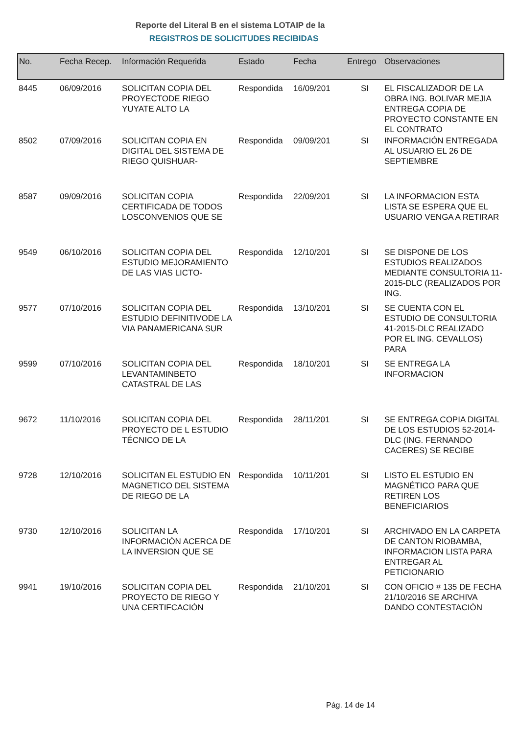Reporte del Literal B en el sistema LOTAIP de la
REGISTROS DE SOLICITUDES RECIBIDAS
| No. | Fecha Recep. | Información Requerida | Estado | Fecha | Entrego | Observaciones |
| --- | --- | --- | --- | --- | --- | --- |
| 8445 | 06/09/2016 | SOLICITAN COPIA DEL PROYECTODE RIEGO YUYATE ALTO LA | Respondida | 16/09/201 | SI | EL FISCALIZADOR DE LA OBRA ING. BOLIVAR MEJIA ENTREGA COPIA DE PROYECTO CONSTANTE EN EL CONTRATO |
| 8502 | 07/09/2016 | SOLICITAN COPIA EN DIGITAL DEL SISTEMA DE RIEGO QUISHUAR- | Respondida | 09/09/201 | SI | INFORMACIÓN ENTREGADA AL USUARIO EL 26 DE SEPTIEMBRE |
| 8587 | 09/09/2016 | SOLICITAN COPIA CERTIFICADA DE TODOS LOSCONVENIOS QUE SE | Respondida | 22/09/201 | SI | LA INFORMACION ESTA LISTA SE ESPERA QUE EL USUARIO VENGA A RETIRAR |
| 9549 | 06/10/2016 | SOLICITAN COPIA DEL ESTUDIO MEJORAMIENTO DE LAS VIAS LICTO- | Respondida | 12/10/201 | SI | SE DISPONE DE LOS ESTUDIOS REALIZADOS MEDIANTE CONSULTORIA 11-2015-DLC (REALIZADOS POR ING. |
| 9577 | 07/10/2016 | SOLICITAN COPIA DEL ESTUDIO DEFINITIVODE LA VIA PANAMERICANA SUR | Respondida | 13/10/201 | SI | SE CUENTA CON EL ESTUDIO DE CONSULTORIA 41-2015-DLC REALIZADO POR EL ING. CEVALLOS) PARA |
| 9599 | 07/10/2016 | SOLICITAN COPIA DEL LEVANTAMINBETO CATASTRAL DE LAS | Respondida | 18/10/201 | SI | SE ENTREGA LA INFORMACION |
| 9672 | 11/10/2016 | SOLICITAN COPIA DEL PROYECTO DE L ESTUDIO TÉCNICO DE LA | Respondida | 28/11/201 | SI | SE ENTREGA COPIA DIGITAL DE LOS ESTUDIOS 52-2014-DLC (ING. FERNANDO CACERES) SE RECIBE |
| 9728 | 12/10/2016 | SOLICITAN EL ESTUDIO EN MAGNETICO DEL SISTEMA DE RIEGO DE LA | Respondida | 10/11/201 | SI | LISTO EL ESTUDIO EN MAGNÉTICO PARA QUE RETIREN LOS BENEFICIARIOS |
| 9730 | 12/10/2016 | SOLICITAN LA INFORMACIÓN ACERCA DE LA INVERSION QUE SE | Respondida | 17/10/201 | SI | ARCHIVADO EN LA CARPETA DE CANTON RIOBAMBA, INFORMACION LISTA PARA ENTREGAR AL PETICIONARIO |
| 9941 | 19/10/2016 | SOLICITAN COPIA DEL PROYECTO DE RIEGO Y UNA CERTIFCACIÓN | Respondida | 21/10/201 | SI | CON OFICIO # 135 DE FECHA 21/10/2016 SE ARCHIVA DANDO CONTESTACIÓN |
Pág. 14 de 14